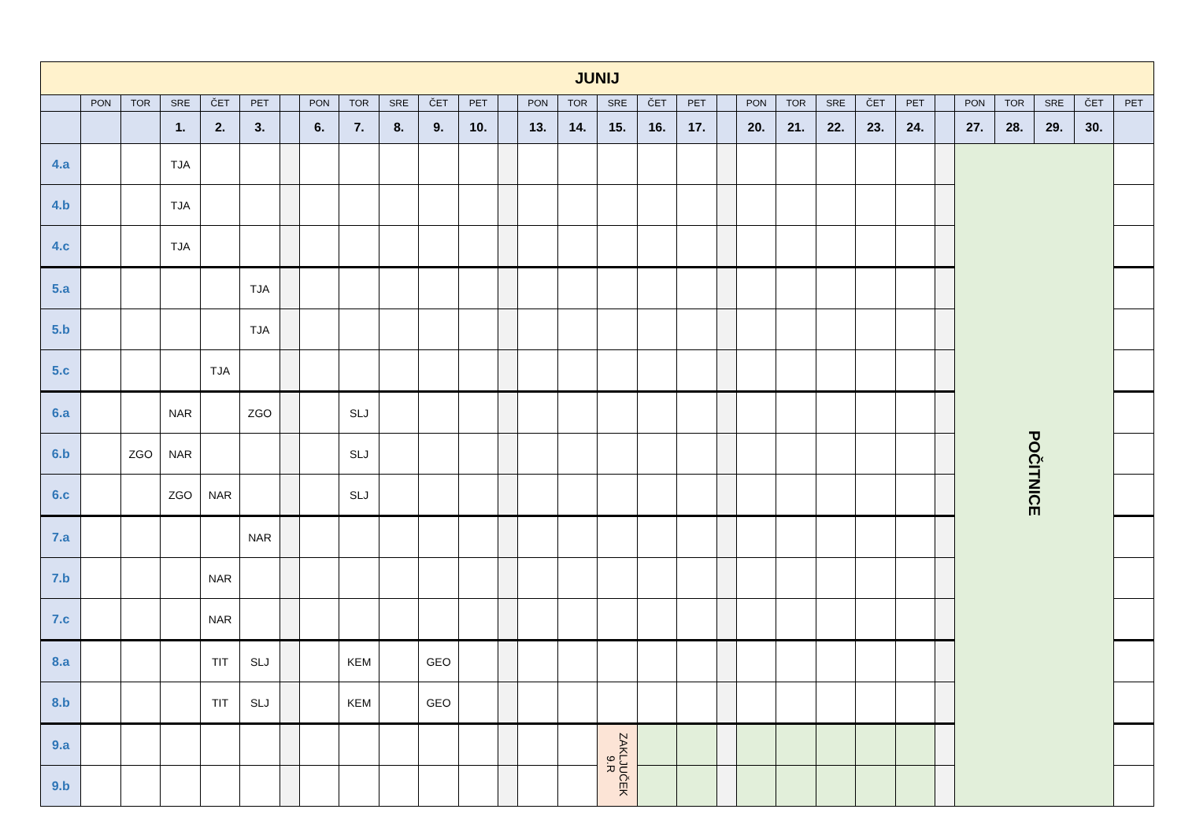| JUNIJ | | | | | | | | | | | | | | | | | | | | | | | | | | | | | |
| --- | --- | --- | --- | --- | --- | --- | --- | --- | --- | --- | --- | --- | --- | --- | --- | --- | --- | --- | --- | --- | --- | --- | --- | --- | --- | --- | --- | --- | --- |
| | PON | TOR | SRE | ČET | PET | | PON | TOR | SRE | ČET | PET | | PON | TOR | SRE | ČET | PET | | PON | TOR | SRE | ČET | PET | | PON | TOR | SRE | ČET | PET |
| | | | 1. | 2. | 3. | | 6. | 7. | 8. | 9. | 10. | | 13. | 14. | 15. | 16. | 17. | | 20. | 21. | 22. | 23. | 24. | | 27. | 28. | 29. | 30. | |
| 4.a | | | TJA | | | | | | | | | | | | | | | | | | | | | | POČITNICE | | | | |
| 4.b | | | TJA | | | | | | | | | | | | | | | | | | | | | | | | | | |
| 4.c | | | TJA | | | | | | | | | | | | | | | | | | | | | | | | | | |
| 5.a | | | | | TJA | | | | | | | | | | | | | | | | | | | | | | | | |
| 5.b | | | | | TJA | | | | | | | | | | | | | | | | | | | | | | | | |
| 5.c | | | | TJA | | | | | | | | | | | | | | | | | | | | | | | | | |
| 6.a | | | NAR | | ZGO | | | SLJ | | | | | | | | | | | | | | | | | | | | | |
| 6.b | | ZGO | NAR | | | | | SLJ | | | | | | | | | | | | | | | | | | | | | |
| 6.c | | | ZGO | NAR | | | | SLJ | | | | | | | | | | | | | | | | | | | | | |
| 7.a | | | | | NAR | | | | | | | | | | | | | | | | | | | | | | | | |
| 7.b | | | | NAR | | | | | | | | | | | | | | | | | | | | | | | | | |
| 7.c | | | | NAR | | | | | | | | | | | | | | | | | | | | | | | | | |
| 8.a | | | | TIT | SLJ | | | KEM | | GEO | | | | | | | | | | | | | | | | | | | |
| 8.b | | | | TIT | SLJ | | | KEM | | GEO | | | | | | | | | | | | | | | | | | | |
| 9.a | | | | | | | | | | | | | | | ZAKLJUČEK 9.R | | | | | | | | | | | | | | |
| 9.b | | | | | | | | | | | | | | | | | | | | | | | | | | | | | |